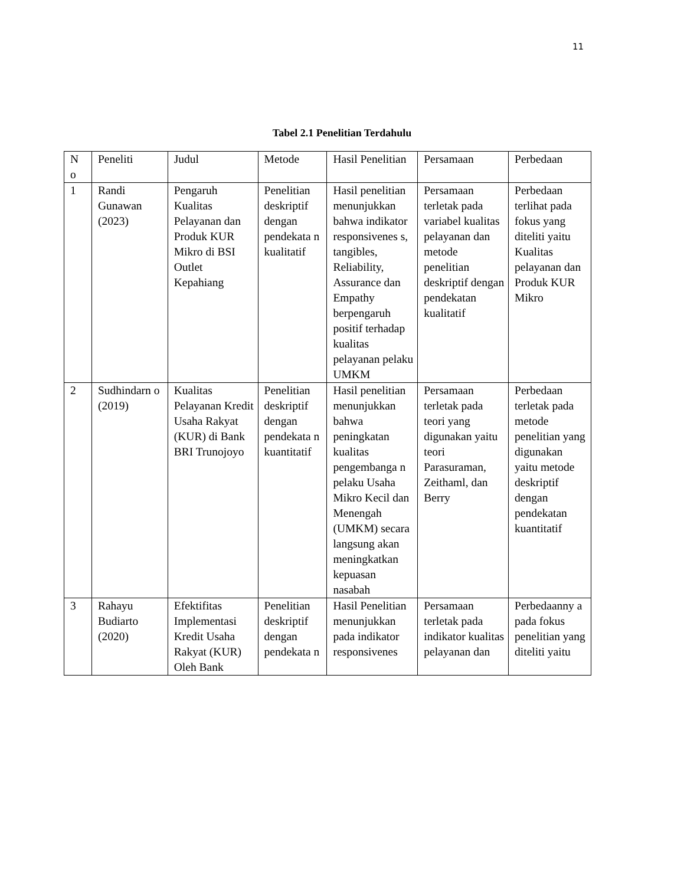11
Tabel 2.1 Penelitian Terdahulu
| N o | Peneliti | Judul | Metode | Hasil Penelitian | Persamaan | Perbedaan |
| 1 | Randi Gunawan (2023) | Pengaruh Kualitas Pelayanan dan Produk KUR Mikro di BSI Outlet Kepahiang | Penelitian deskriptif dengan pendekata n kualitatif | Hasil penelitian menunjukkan bahwa indikator responsivenes s, tangibles, Reliability, Assurance dan Empathy berpengaruh positif terhadap kualitas pelayanan pelaku UMKM | Persamaan terletak pada variabel kualitas pelayanan dan metode penelitian deskriptif dengan pendekatan kualitatif | Perbedaan terlihat pada fokus yang diteliti yaitu Kualitas pelayanan dan Produk KUR Mikro |
| 2 | Sudhindarn o (2019) | Kualitas Pelayanan Kredit Usaha Rakyat (KUR) di Bank BRI Trunojoyo | Penelitian deskriptif dengan pendekata n kuantitatif | Hasil penelitian menunjukkan bahwa peningkatan kualitas pengembanga n pelaku Usaha Mikro Kecil dan Menengah (UMKM) secara langsung akan meningkatkan kepuasan nasabah | Persamaan terletak pada teori yang digunakan yaitu teori Parasuraman, Zeithaml, dan Berry | Perbedaan terletak pada metode penelitian yang digunakan yaitu metode deskriptif dengan pendekatan kuantitatif |
| 3 | Rahayu Budiarto (2020) | Efektifitas Implementasi Kredit Usaha Rakyat (KUR) Oleh Bank | Penelitian deskriptif dengan pendekata n | Hasil Penelitian menunjukkan pada indikator responsivenes | Persamaan terletak pada indikator kualitas pelayanan dan | Perbedaanny a pada fokus penelitian yang diteliti yaitu |